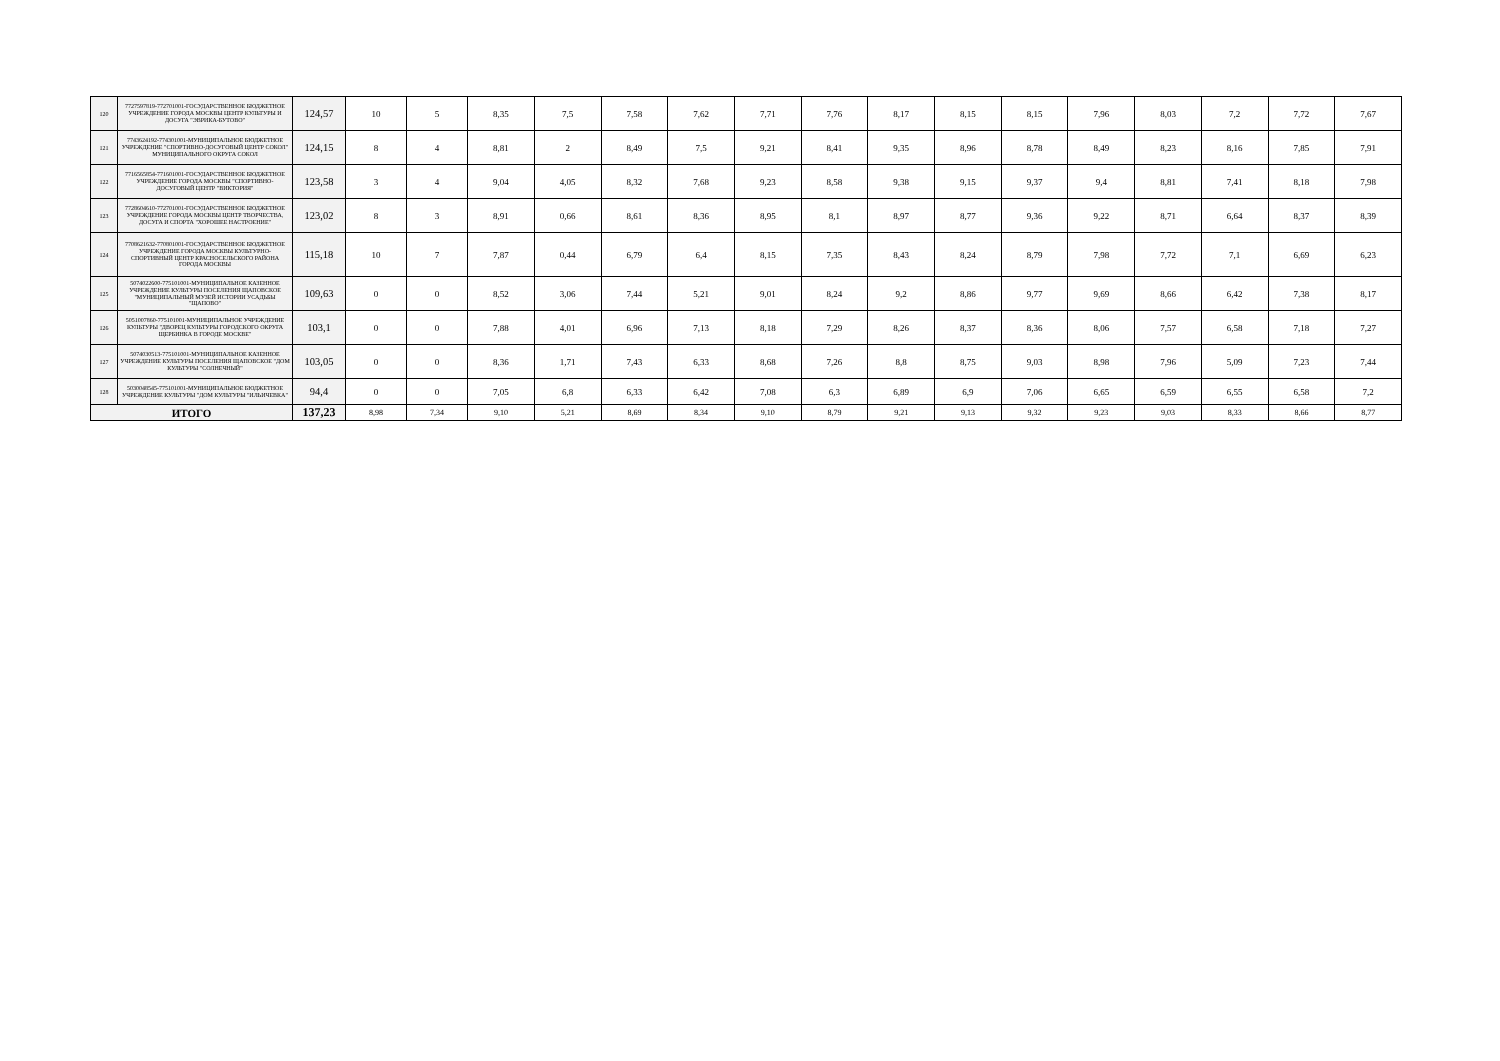| 120 | 7727597819-772701001-ГОСУДАРСТВЕННОЕ БЮДЖЕТНОЕ УЧРЕЖДЕНИЕ ГОРОДА МОСКВЫ ЦЕНТР КУЛЬТУРЫ И ДОСУГА "ЭВРИКА-БУТОВО" | 124,57 | 10 | 5 | 8,35 | 7,5 | 7,58 | 7,62 | 7,71 | 7,76 | 8,17 | 8,15 | 8,15 | 7,96 | 8,03 | 7,2 | 7,72 | 7,67 |
| 121 | 7743624192-774301001-МУНИЦИПАЛЬНОЕ БЮДЖЕТНОЕ УЧРЕЖДЕНИЕ "СПОРТИВНО-ДОСУГОВЫЙ ЦЕНТР СОКОЛ" МУНИЦИПАЛЬНОГО ОКРУГА СОКОЛ | 124,15 | 8 | 4 | 8,81 | 2 | 8,49 | 7,5 | 9,21 | 8,41 | 9,35 | 8,96 | 8,78 | 8,49 | 8,23 | 8,16 | 7,85 | 7,91 |
| 122 | 7716565854-771601001-ГОСУДАРСТВЕННОЕ БЮДЖЕТНОЕ УЧРЕЖДЕНИЕ ГОРОДА МОСКВЫ "СПОРТИВНО-ДОСУГОВЫЙ ЦЕНТР "ВИКТОРИЯ" | 123,58 | 3 | 4 | 9,04 | 4,05 | 8,32 | 7,68 | 9,23 | 8,58 | 9,38 | 9,15 | 9,37 | 9,4 | 8,81 | 7,41 | 8,18 | 7,98 |
| 123 | 7728604610-772701001-ГОСУДАРСТВЕННОЕ БЮДЖЕТНОЕ УЧРЕЖДЕНИЕ ГОРОДА МОСКВЫ ЦЕНТР ТВОРЧЕСТВА, ДОСУГА И СПОРТА "ХОРОШЕЕ НАСТРОЕНИЕ" | 123,02 | 8 | 3 | 8,91 | 0,66 | 8,61 | 8,36 | 8,95 | 8,1 | 8,97 | 8,77 | 9,36 | 9,22 | 8,71 | 6,64 | 8,37 | 8,39 |
| 124 | 7708621632-770801001-ГОСУДАРСТВЕННОЕ БЮДЖЕТНОЕ УЧРЕЖДЕНИЕ ГОРОДА МОСКВЫ КУЛЬТУРНО-СПОРТИВНЫЙ ЦЕНТР КРАСНОСЕЛЬСКОГО РАЙОНА ГОРОДА МОСКВЫ | 115,18 | 10 | 7 | 7,87 | 0,44 | 6,79 | 6,4 | 8,15 | 7,35 | 8,43 | 8,24 | 8,79 | 7,98 | 7,72 | 7,1 | 6,69 | 6,23 |
| 125 | 5074022600-775101001-МУНИЦИПАЛЬНОЕ КАЗЕННОЕ УЧРЕЖДЕНИЕ КУЛЬТУРЫ ПОСЕЛЕНИЯ ЩАПОВСКОЕ "МУНИЦИПАЛЬНЫЙ МУЗЕЙ ИСТОРИИ УСАДЬБЫ "ЩАПОВО" | 109,63 | 0 | 0 | 8,52 | 3,06 | 7,44 | 5,21 | 9,01 | 8,24 | 9,2 | 8,86 | 9,77 | 9,69 | 8,66 | 6,42 | 7,38 | 8,17 |
| 126 | 5051007860-775101001-МУНИЦИПАЛЬНОЕ УЧРЕЖДЕНИЕ КУЛЬТУРЫ "ДВОРЕЦ КУЛЬТУРЫ ГОРОДСКОГО ОКРУГА ЩЕРБИНКА В ГОРОДЕ МОСКВЕ" | 103,1 | 0 | 0 | 7,88 | 4,01 | 6,96 | 7,13 | 8,18 | 7,29 | 8,26 | 8,37 | 8,36 | 8,06 | 7,57 | 6,58 | 7,18 | 7,27 |
| 127 | 5074030513-775101001-МУНИЦИПАЛЬНОЕ КАЗЕННОЕ УЧРЕЖДЕНИЕ КУЛЬТУРЫ ПОСЕЛЕНИЯ ЩАПОВСКОЕ "ДОМ КУЛЬТУРЫ "СОЛНЕЧНЫЙ" | 103,05 | 0 | 0 | 8,36 | 1,71 | 7,43 | 6,33 | 8,68 | 7,26 | 8,8 | 8,75 | 9,03 | 8,98 | 7,96 | 5,09 | 7,23 | 7,44 |
| 128 | 5030048545-775101001-МУНИЦИПАЛЬНОЕ БЮДЖЕТНОЕ УЧРЕЖДЕНИЕ КУЛЬТУРЫ "ДОМ КУЛЬТУРЫ "ИЛЬИЧЕВКА" | 94,4 | 0 | 0 | 7,05 | 6,8 | 6,33 | 6,42 | 7,08 | 6,3 | 6,89 | 6,9 | 7,06 | 6,65 | 6,59 | 6,55 | 6,58 | 7,2 |
| ИТОГО | | 137,23 | 8,98 | 7,34 | 9,10 | 5,21 | 8,69 | 8,34 | 9,10 | 8,79 | 9,21 | 9,13 | 9,32 | 9,23 | 9,03 | 8,33 | 8,66 | 8,77 |